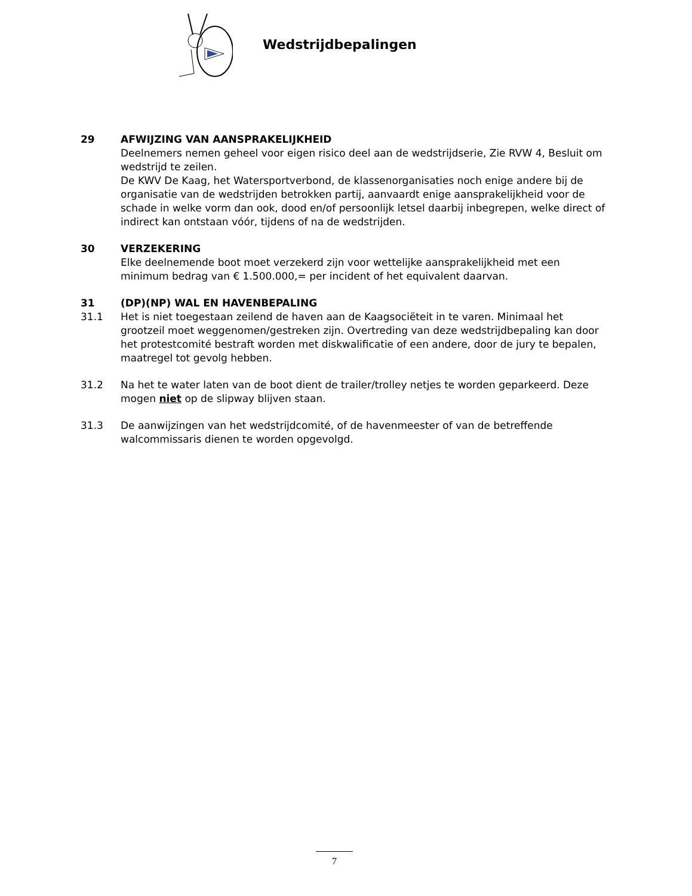Wedstrijdbepalingen
29 AFWIJZING VAN AANSPRAKELIJKHEID
Deelnemers nemen geheel voor eigen risico deel aan de wedstrijdserie, Zie RVW 4, Besluit om wedstrijd te zeilen.
De KWV De Kaag, het Watersportverbond, de klassenorganisaties noch enige andere bij de organisatie van de wedstrijden betrokken partij, aanvaardt enige aansprakelijkheid voor de schade in welke vorm dan ook, dood en/of persoonlijk letsel daarbij inbegrepen, welke direct of indirect kan ontstaan vóór, tijdens of na de wedstrijden.
30 VERZEKERING
Elke deelnemende boot moet verzekerd zijn voor wettelijke aansprakelijkheid met een minimum bedrag van € 1.500.000,= per incident of het equivalent daarvan.
31 (DP)(NP) WAL EN HAVENBEPALING
31.1 Het is niet toegestaan zeilend de haven aan de Kaagsociëteit in te varen. Minimaal het grootzeil moet weggenomen/gestreken zijn. Overtreding van deze wedstrijdbepaling kan door het protestcomité bestraft worden met diskwalificatie of een andere, door de jury te bepalen, maatregel tot gevolg hebben.
31.2 Na het te water laten van de boot dient de trailer/trolley netjes te worden geparkeerd. Deze mogen niet op de slipway blijven staan.
31.3 De aanwijzingen van het wedstrijdcomité, of de havenmeester of van de betreffende walcommissaris dienen te worden opgevolgd.
7